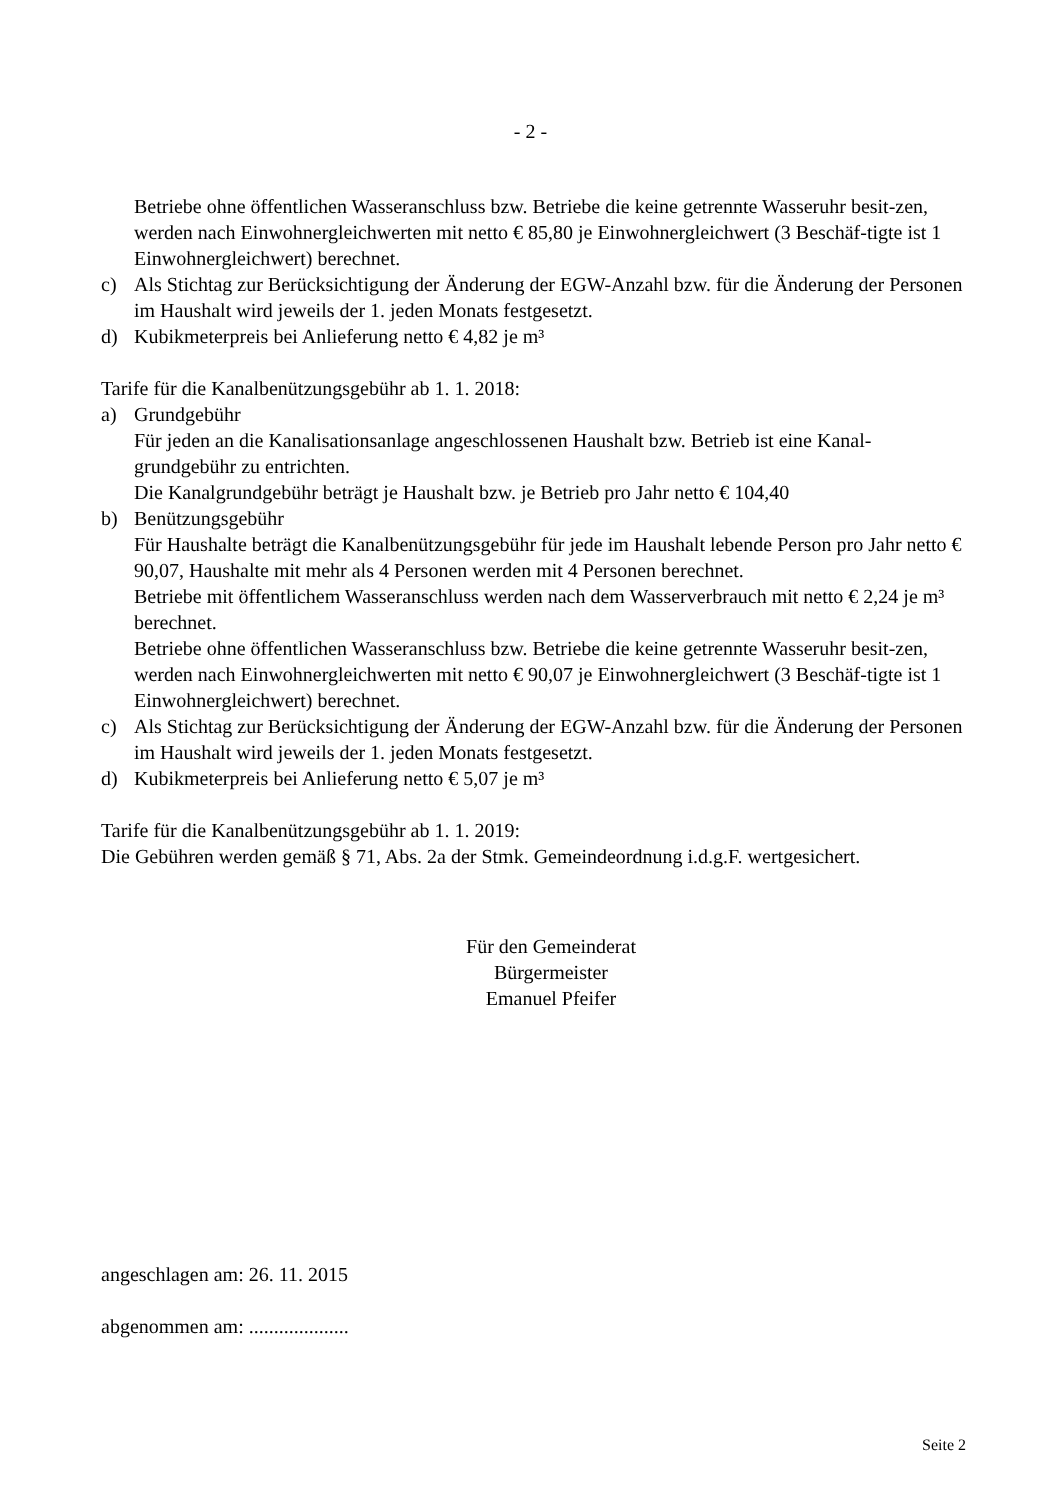- 2 -
Betriebe ohne öffentlichen Wasseranschluss bzw. Betriebe die keine getrennte Wasseruhr besit-zen, werden nach Einwohnergleichwerten mit netto € 85,80 je Einwohnergleichwert (3 Beschäf-tigte ist 1 Einwohnergleichwert) berechnet.
c) Als Stichtag zur Berücksichtigung der Änderung der EGW-Anzahl bzw. für die Änderung der Personen im Haushalt wird jeweils der 1. jeden Monats festgesetzt.
d) Kubikmeterpreis bei Anlieferung netto € 4,82 je m³
Tarife für die Kanalbenützungsgebühr ab 1. 1. 2018:
a) Grundgebühr
Für jeden an die Kanalisationsanlage angeschlossenen Haushalt bzw. Betrieb ist eine Kanal-grundgebühr zu entrichten.
Die Kanalgrundgebühr beträgt je Haushalt bzw. je Betrieb pro Jahr netto € 104,40
b) Benützungsgebühr
Für Haushalte beträgt die Kanalbenützungsgebühr für jede im Haushalt lebende Person pro Jahr netto € 90,07, Haushalte mit mehr als 4 Personen werden mit 4 Personen berechnet.
Betriebe mit öffentlichem Wasseranschluss werden nach dem Wasserverbrauch mit netto € 2,24 je m³ berechnet.
Betriebe ohne öffentlichen Wasseranschluss bzw. Betriebe die keine getrennte Wasseruhr besit-zen, werden nach Einwohnergleichwerten mit netto € 90,07 je Einwohnergleichwert (3 Beschäf-tigte ist 1 Einwohnergleichwert) berechnet.
c) Als Stichtag zur Berücksichtigung der Änderung der EGW-Anzahl bzw. für die Änderung der Personen im Haushalt wird jeweils der 1. jeden Monats festgesetzt.
d) Kubikmeterpreis bei Anlieferung netto € 5,07 je m³
Tarife für die Kanalbenützungsgebühr ab 1. 1. 2019:
Die Gebühren werden gemäß § 71, Abs. 2a der Stmk. Gemeindeordnung i.d.g.F. wertgesichert.
Für den Gemeinderat
Bürgermeister
Emanuel Pfeifer
angeschlagen am: 26. 11. 2015
abgenommen am: ....................
Seite 2